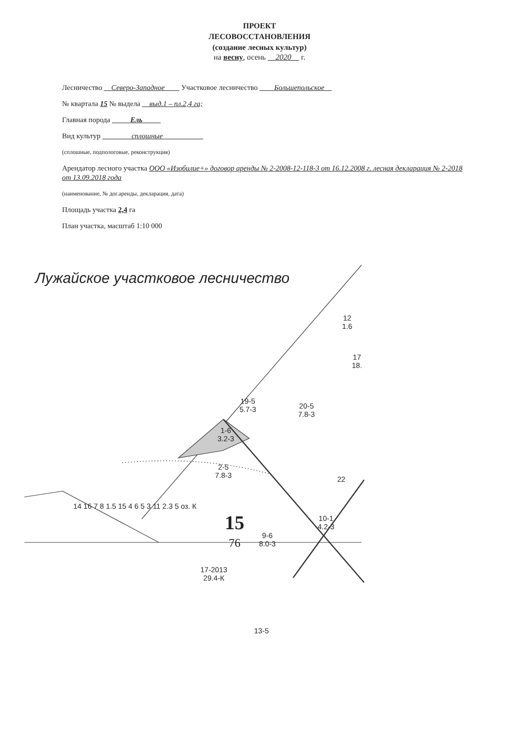ПРОЕКТ
ЛЕСОВОССТАНОВЛЕНИЯ
(создание лесных культур)
на весну, осень __2020__ г.
Лесничество __Северо-Западное____ Участковое лесничество ____Большепольское__
№ квартала 15 № выдела __выд.1 – пл.2,4 га;
Главная порода _____Ель_____
Вид культур ________сплошные___________
(сплошные, подпологовые, реконструкция)
Арендатор лесного участка ООО «Изобилие+» договор аренды № 2-2008-12-118-3 от 16.12.2008 г. лесная декларация № 2-2018 от 13.09.2018 года
(наименование, № дог.аренды, декларация, дата)
Площадь участка 2,4 га
План участка, масштаб 1:10 000
Лужайское участковое лесничество
19-5
5.7-3
20-5
7.8-3
1-6
3.2-3
2-5
7.8-3
12
1.6
17
18.
22
15
76
9-6
8.0-3
10-1
4.2-3
17-2013
29.4-К
13-5
14 16 7 8 1.5 15 4 6 5 3 11 2.3 5 оз. К